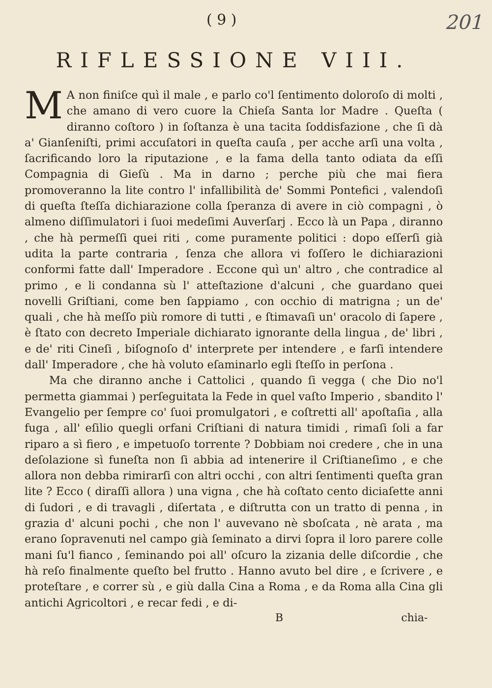( 9 ) 201
RIFLESSIONE VIII.
MA non finiſce quì il male , e parlo co'l ſentimento doloroſo di molti , che amano di vero cuore la Chieſa Santa lor Madre . Queſta ( diranno coſtoro ) in ſoſtanza è una tacita ſoddisfazione , che ſi dà a' Gianſeniſti, primi accuſatori in queſta cauſa , per acche arſi una volta , ſacrificando loro la riputazione , e la fama della tanto odiata da eſſi Compagnia di Gieſù . Ma in darno ; perche più che mai fiera promoveranno la lite contro l' infallibilità de' Sommi Pontefici , valendoſi di queſta ſteſſa dichiarazione colla ſperanza di avere in ciò compagni , ò almeno diſſimulatori i ſuoi medeſimi Auverſarj . Ecco là un Papa , diranno , che hà permeſſi quei riti , come puramente politici : dopo eſſerſi già udita la parte contraria , ſenza che allora vi foſſero le dichiarazioni conformi fatte dall' Imperadore . Eccone quì un' altro , che contradice al primo , e li condanna sù l' atteſtazione d'alcuni , che guardano quei novelli Griſtiani, come ben ſappiamo , con occhio di matrigna ; un de' quali , che hà meſſo più romore di tutti , e ſtimavaſi un' oracolo di ſapere , è ſtato con decreto Imperiale dichiarato ignorante della lingua , de' libri , e de' riti Cineſi , biſognoſo d' interprete per intendere , e farſi intendere dall' Imperadore , che hà voluto eſaminarlo egli ſteſſo in perſona .
Ma che diranno anche i Cattolici , quando ſi vegga ( che Dio no'l permetta giammai ) perſeguitata la Fede in quel vaſto Imperio , sbandito l' Evangelio per ſempre co' ſuoi promulgatori , e coſtretti all' apoſtaſia , alla fuga , all' eſilio quegli orfani Criſtiani di natura timidi , rimaſi ſoli a far riparo a sì fiero , e impetuoſo torrente ? Dobbiam noi credere , che in una deſolazione sì funeſta non ſi abbia ad intenerire il Criſtianeſimo , e che allora non debba rimirarſi con altri occhi , con altri ſentimenti queſta gran lite ? Ecco ( diraſſi allora ) una vigna , che hà coſtato cento diciaſette anni di ſudori , e di travagli , diſertata , e diſtrutta con un tratto di penna , in grazia d' alcuni pochi , che non l' auvevano nè sboſcata , nè arata , ma erano ſopravenuti nel campo già ſeminato a dirvi ſopra il loro parere colle mani ſu'l fianco , ſeminando poi all' oſcuro la zizania delle diſcordie , che hà reſo finalmente queſto bel frutto . Hanno avuto bel dire , e ſcrivere , e proteſtare , e correr sù , e giù dalla Cina a Roma , e da Roma alla Cina gli antichi Agricoltori , e recar fedi , e di-
Bchia-